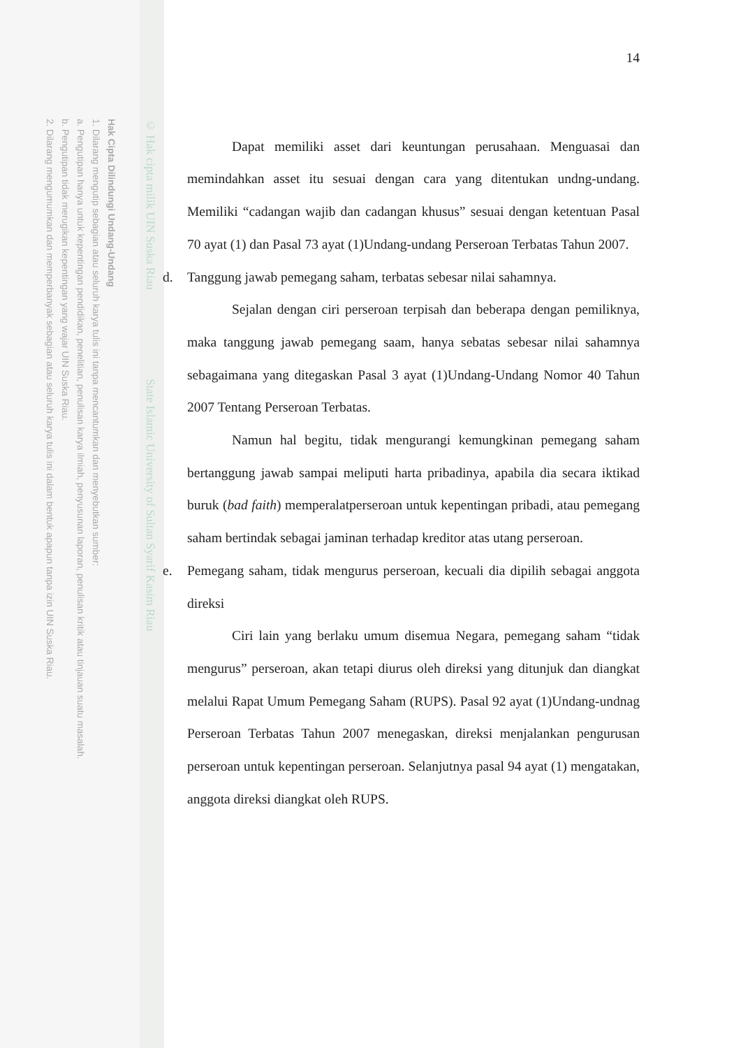© Hak cipta milik UIN Suska Riau State Islamic University of Sultan Syarif Kasim Riau
Hak Cipta Dilindungi Undang-Undang
1. Dilarang mengutip sebagian atau seluruh karya tulis ini tanpa mencantumkan dan menyebutkan sumber:
a. Pengutipan hanya untuk kepentingan pendidikan, penelitian, penulisan karya ilmiah, penyusunan laporan, penulisan kritik atau tinjauan suatu masalah.
b. Pengutipan tidak merugikan kepentingan yang wajar UIN Suska Riau.
2. Dilarang mengumumkan dan memperbanyak sebagian atau seluruh karya tulis ini dalam bentuk apapun tanpa izin UIN Suska Riau.
14
Dapat memiliki asset dari keuntungan perusahaan. Menguasai dan memindahkan asset itu sesuai dengan cara yang ditentukan undng-undang. Memiliki “cadangan wajib dan cadangan khusus” sesuai dengan ketentuan Pasal 70 ayat (1) dan Pasal 73 ayat (1)Undang-undang Perseroan Terbatas Tahun 2007.
d. Tanggung jawab pemegang saham, terbatas sebesar nilai sahamnya.
Sejalan dengan ciri perseroan terpisah dan beberapa dengan pemiliknya, maka tanggung jawab pemegang saam, hanya sebatas sebesar nilai sahamnya sebagaimana yang ditegaskan Pasal 3 ayat (1)Undang-Undang Nomor 40 Tahun 2007 Tentang Perseroan Terbatas.
Namun hal begitu, tidak mengurangi kemungkinan pemegang saham bertanggung jawab sampai meliputi harta pribadinya, apabila dia secara iktikad buruk (bad faith) memperalatperseroan untuk kepentingan pribadi, atau pemegang saham bertindak sebagai jaminan terhadap kreditor atas utang perseroan.
e. Pemegang saham, tidak mengurus perseroan, kecuali dia dipilih sebagai anggota direksi
Ciri lain yang berlaku umum disemua Negara, pemegang saham “tidak mengurus” perseroan, akan tetapi diurus oleh direksi yang ditunjuk dan diangkat melalui Rapat Umum Pemegang Saham (RUPS). Pasal 92 ayat (1)Undang-undnag Perseroan Terbatas Tahun 2007 menegaskan, direksi menjalankan pengurusan perseroan untuk kepentingan perseroan. Selanjutnya pasal 94 ayat (1) mengatakan, anggota direksi diangkat oleh RUPS.